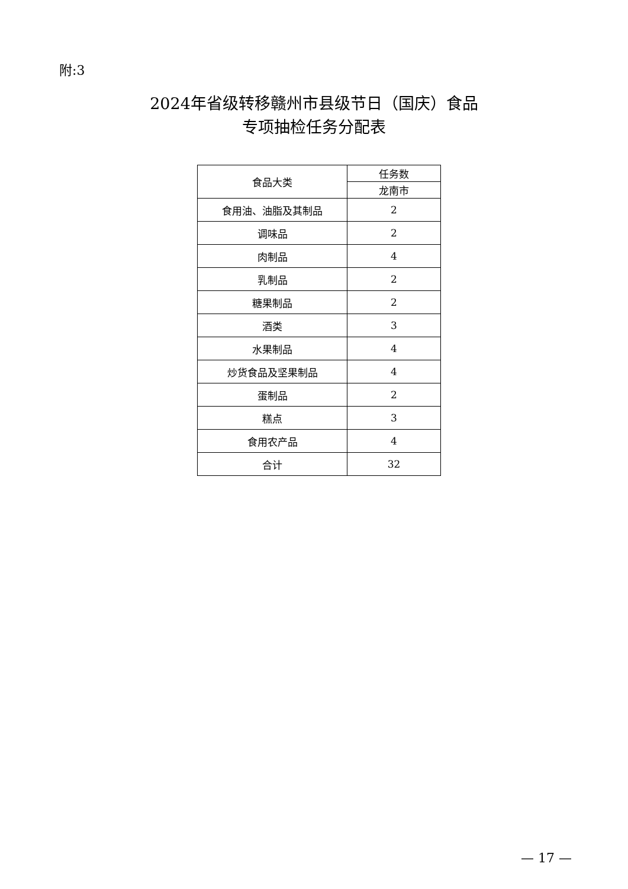附:3
2024年省级转移赣州市县级节日（国庆）食品
专项抽检任务分配表
| 食品大类 | 任务数 |
| --- | --- |
| | 龙南市 |
| 食用油、油脂及其制品 | 2 |
| 调味品 | 2 |
| 肉制品 | 4 |
| 乳制品 | 2 |
| 糖果制品 | 2 |
| 酒类 | 3 |
| 水果制品 | 4 |
| 炒货食品及坚果制品 | 4 |
| 蛋制品 | 2 |
| 糕点 | 3 |
| 食用农产品 | 4 |
| 合计 | 32 |
— 17 —